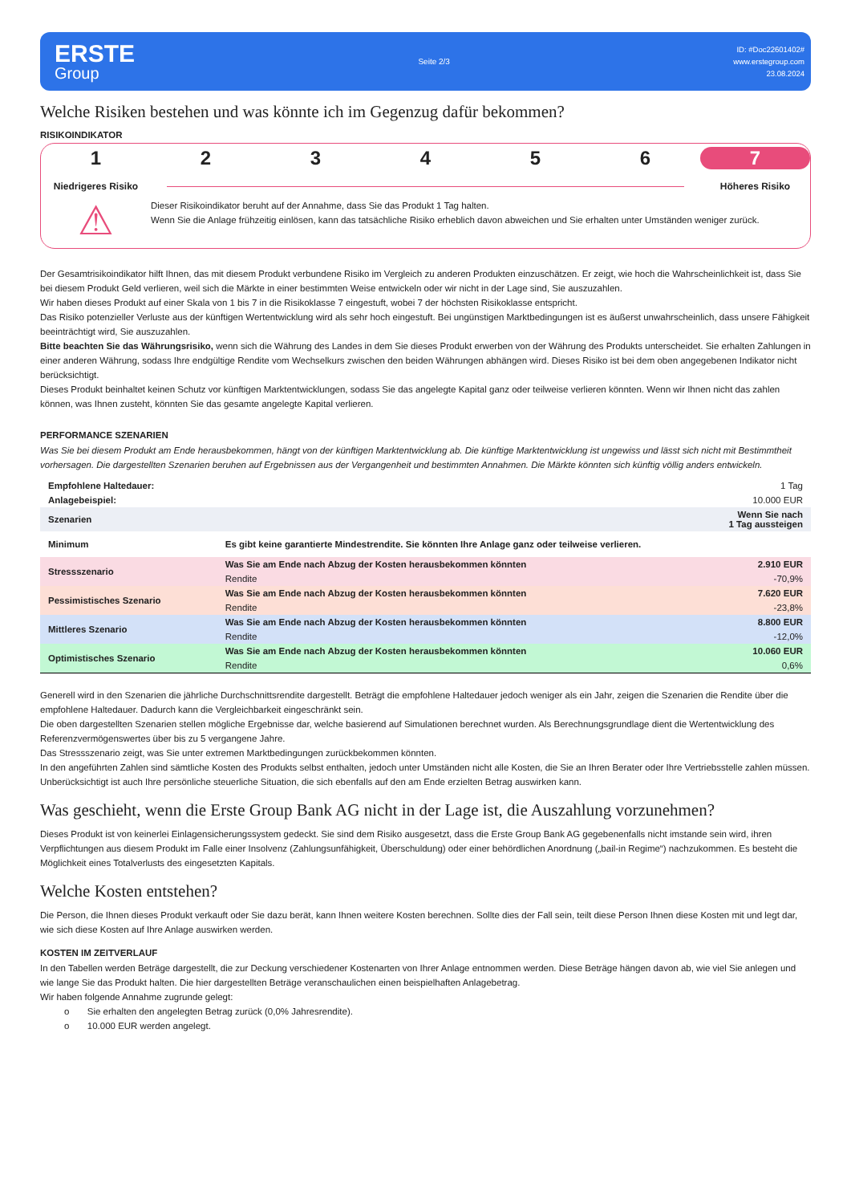ERSTE
Group
Seite 2/3
ID: #Doc22601402#
www.erstegroup.com
23.08.2024
Welche Risiken bestehen und was könnte ich im Gegenzug dafür bekommen?
RISIKOINDIKATOR
1 2 3 4 5 6 7
Niedrigeres Risiko Höheres Risiko
⚠
Dieser Risikoindikator beruht auf der Annahme, dass Sie das Produkt 1 Tag halten.
Wenn Sie die Anlage frühzeitig einlösen, kann das tatsächliche Risiko erheblich davon abweichen und Sie erhalten unter Umständen weniger zurück.
Der Gesamtrisikoindikator hilft Ihnen, das mit diesem Produkt verbundene Risiko im Vergleich zu anderen Produkten einzuschätzen. Er zeigt, wie hoch die Wahrscheinlichkeit ist, dass Sie bei diesem Produkt Geld verlieren, weil sich die Märkte in einer bestimmten Weise entwickeln oder wir nicht in der Lage sind, Sie auszuzahlen.
Wir haben dieses Produkt auf einer Skala von 1 bis 7 in die Risikoklasse 7 eingestuft, wobei 7 der höchsten Risikoklasse entspricht.
Das Risiko potenzieller Verluste aus der künftigen Wertentwicklung wird als sehr hoch eingestuft. Bei ungünstigen Marktbedingungen ist es äußerst unwahrscheinlich, dass unsere Fähigkeit beeinträchtigt wird, Sie auszuzahlen.
Bitte beachten Sie das Währungsrisiko, wenn sich die Währung des Landes in dem Sie dieses Produkt erwerben von der Währung des Produkts unterscheidet. Sie erhalten Zahlungen in einer anderen Währung, sodass Ihre endgültige Rendite vom Wechselkurs zwischen den beiden Währungen abhängen wird. Dieses Risiko ist bei dem oben angegebenen Indikator nicht berücksichtigt.
Dieses Produkt beinhaltet keinen Schutz vor künftigen Marktentwicklungen, sodass Sie das angelegte Kapital ganz oder teilweise verlieren könnten. Wenn wir Ihnen nicht das zahlen können, was Ihnen zusteht, könnten Sie das gesamte angelegte Kapital verlieren.
PERFORMANCE SZENARIEN
Was Sie bei diesem Produkt am Ende herausbekommen, hängt von der künftigen Marktentwicklung ab. Die künftige Marktentwicklung ist ungewiss und lässt sich nicht mit Bestimmtheit vorhersagen. Die dargestellten Szenarien beruhen auf Ergebnissen aus der Vergangenheit und bestimmten Annahmen. Die Märkte könnten sich künftig völlig anders entwickeln.
| Empfohlene Haltedauer: | | 1 Tag |
| Anlagebeispiel: | | 10.000 EUR |
| Szenarien | | Wenn Sie nach 1 Tag aussteigen |
| Minimum | Es gibt keine garantierte Mindestrendite. Sie könnten Ihre Anlage ganz oder teilweise verlieren. | |
| Stressszenario | Was Sie am Ende nach Abzug der Kosten herausbekommen könnten | 2.910 EUR |
| | Rendite | -70,9% |
| Pessimistisches Szenario | Was Sie am Ende nach Abzug der Kosten herausbekommen könnten | 7.620 EUR |
| | Rendite | -23,8% |
| Mittleres Szenario | Was Sie am Ende nach Abzug der Kosten herausbekommen könnten | 8.800 EUR |
| | Rendite | -12,0% |
| Optimistisches Szenario | Was Sie am Ende nach Abzug der Kosten herausbekommen könnten | 10.060 EUR |
| | Rendite | 0,6% |
Generell wird in den Szenarien die jährliche Durchschnittsrendite dargestellt. Beträgt die empfohlene Haltedauer jedoch weniger als ein Jahr, zeigen die Szenarien die Rendite über die empfohlene Haltedauer. Dadurch kann die Vergleichbarkeit eingeschränkt sein.
Die oben dargestellten Szenarien stellen mögliche Ergebnisse dar, welche basierend auf Simulationen berechnet wurden. Als Berechnungsgrundlage dient die Wertentwicklung des Referenzvermögenswertes über bis zu 5 vergangene Jahre.
Das Stressszenario zeigt, was Sie unter extremen Marktbedingungen zurückbekommen könnten.
In den angeführten Zahlen sind sämtliche Kosten des Produkts selbst enthalten, jedoch unter Umständen nicht alle Kosten, die Sie an Ihren Berater oder Ihre Vertriebsstelle zahlen müssen. Unberücksichtigt ist auch Ihre persönliche steuerliche Situation, die sich ebenfalls auf den am Ende erzielten Betrag auswirken kann.
Was geschieht, wenn die Erste Group Bank AG nicht in der Lage ist, die Auszahlung vorzunehmen?
Dieses Produkt ist von keinerlei Einlagensicherungssystem gedeckt. Sie sind dem Risiko ausgesetzt, dass die Erste Group Bank AG gegebenenfalls nicht imstande sein wird, ihren Verpflichtungen aus diesem Produkt im Falle einer Insolvenz (Zahlungsunfähigkeit, Überschuldung) oder einer behördlichen Anordnung („bail-in Regime“) nachzukommen. Es besteht die Möglichkeit eines Totalverlusts des eingesetzten Kapitals.
Welche Kosten entstehen?
Die Person, die Ihnen dieses Produkt verkauft oder Sie dazu berät, kann Ihnen weitere Kosten berechnen. Sollte dies der Fall sein, teilt diese Person Ihnen diese Kosten mit und legt dar, wie sich diese Kosten auf Ihre Anlage auswirken werden.
KOSTEN IM ZEITVERLAUF
In den Tabellen werden Beträge dargestellt, die zur Deckung verschiedener Kostenarten von Ihrer Anlage entnommen werden. Diese Beträge hängen davon ab, wie viel Sie anlegen und wie lange Sie das Produkt halten. Die hier dargestellten Beträge veranschaulichen einen beispielhaften Anlagebetrag.
Wir haben folgende Annahme zugrunde gelegt:
o Sie erhalten den angelegten Betrag zurück (0,0% Jahresrendite).
o 10.000 EUR werden angelegt.